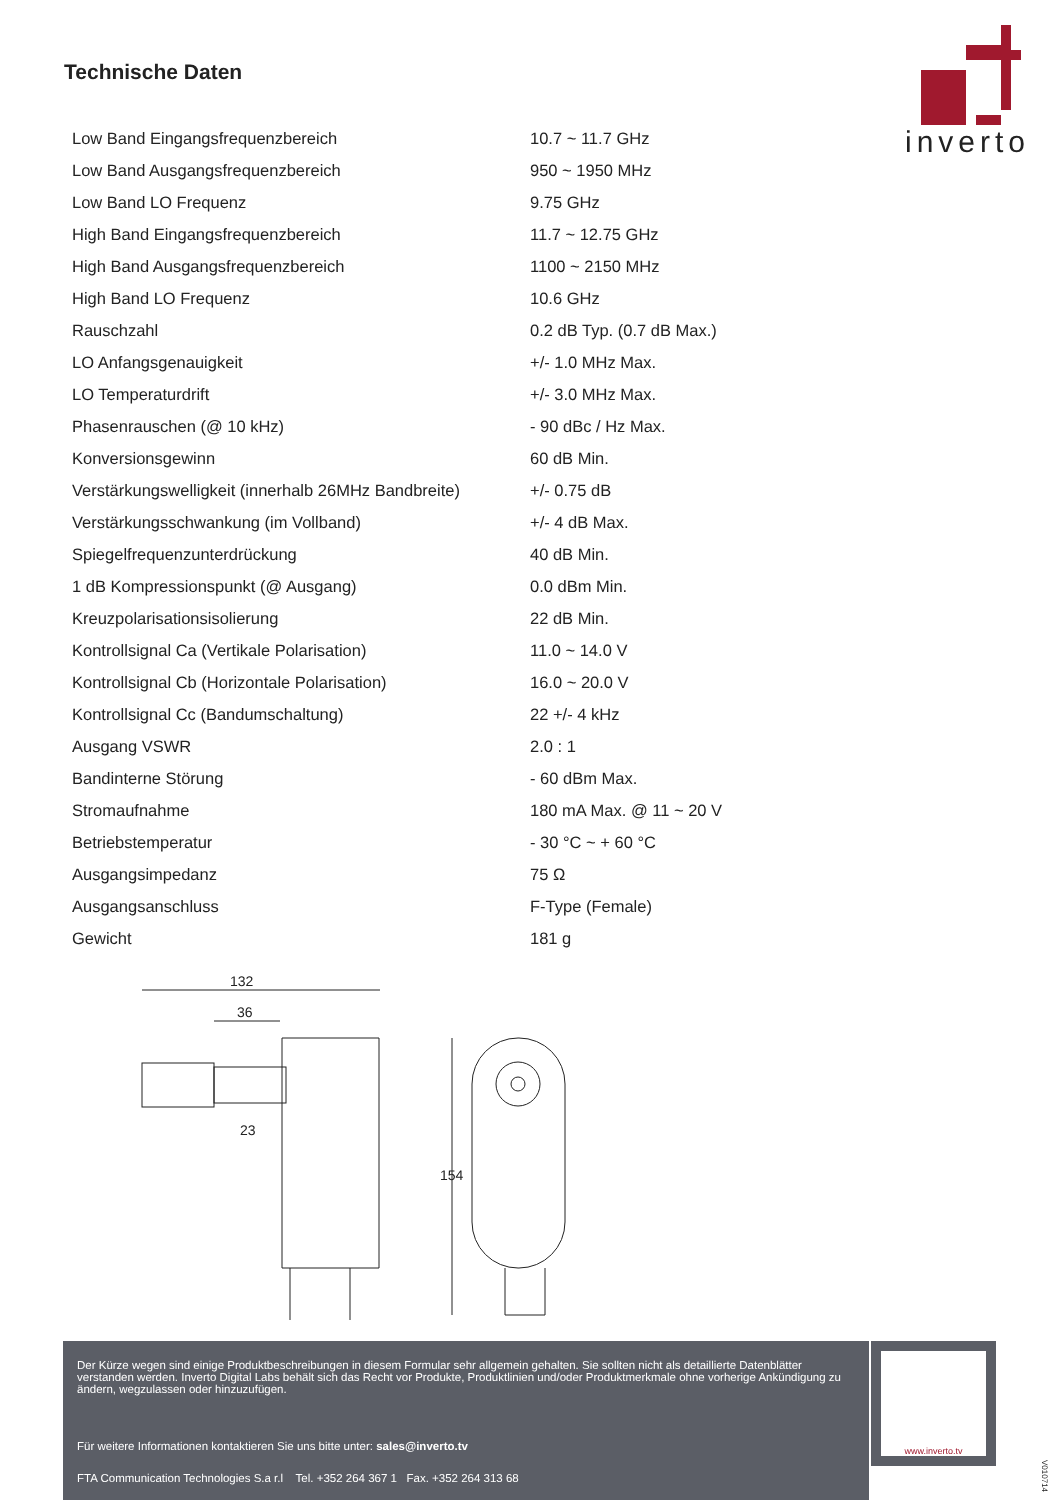Technische Daten
inverto
| Low Band Eingangsfrequenzbereich | 10.7 ~ 11.7 GHz |
| Low Band Ausgangsfrequenzbereich | 950 ~ 1950 MHz |
| Low Band LO Frequenz | 9.75 GHz |
| High Band Eingangsfrequenzbereich | 11.7 ~ 12.75 GHz |
| High Band Ausgangsfrequenzbereich | 1100 ~ 2150 MHz |
| High Band LO Frequenz | 10.6 GHz |
| Rauschzahl | 0.2 dB Typ. (0.7 dB Max.) |
| LO Anfangsgenauigkeit | +/- 1.0 MHz Max. |
| LO Temperaturdrift | +/- 3.0 MHz Max. |
| Phasenrauschen (@ 10 kHz) | - 90 dBc / Hz Max. |
| Konversionsgewinn | 60 dB Min. |
| Verstärkungswelligkeit (innerhalb 26MHz Bandbreite) | +/- 0.75 dB |
| Verstärkungsschwankung (im Vollband) | +/- 4 dB Max. |
| Spiegelfrequenzunterdrückung | 40 dB Min. |
| 1 dB Kompressionspunkt (@ Ausgang) | 0.0 dBm Min. |
| Kreuzpolarisationsisolierung | 22 dB Min. |
| Kontrollsignal Ca (Vertikale Polarisation) | 11.0 ~ 14.0 V |
| Kontrollsignal Cb (Horizontale Polarisation) | 16.0 ~ 20.0 V |
| Kontrollsignal Cc (Bandumschaltung) | 22 +/- 4 kHz |
| Ausgang VSWR | 2.0 : 1 |
| Bandinterne Störung | - 60 dBm Max. |
| Stromaufnahme | 180 mA Max. @ 11 ~ 20 V |
| Betriebstemperatur | - 30 °C ~ + 60 °C |
| Ausgangsimpedanz | 75 Ω |
| Ausgangsanschluss | F-Type (Female) |
| Gewicht | 181 g |
132
36
23
154
Der Kürze wegen sind einige Produktbeschreibungen in diesem Formular sehr allgemein gehalten. Sie sollten nicht als detaillierte Datenblätter verstanden werden. Inverto Digital Labs behält sich das Recht vor Produkte, Produktlinien und/oder Produktmerkmale ohne vorherige Ankündigung zu ändern, wegzulassen oder hinzuzufügen.
Für weitere Informationen kontaktieren Sie uns bitte unter: sales@inverto.tv
FTA Communication Technologies S.a r.l Tel. +352 264 367 1 Fax. +352 264 313 68
www.inverto.tv
V010714